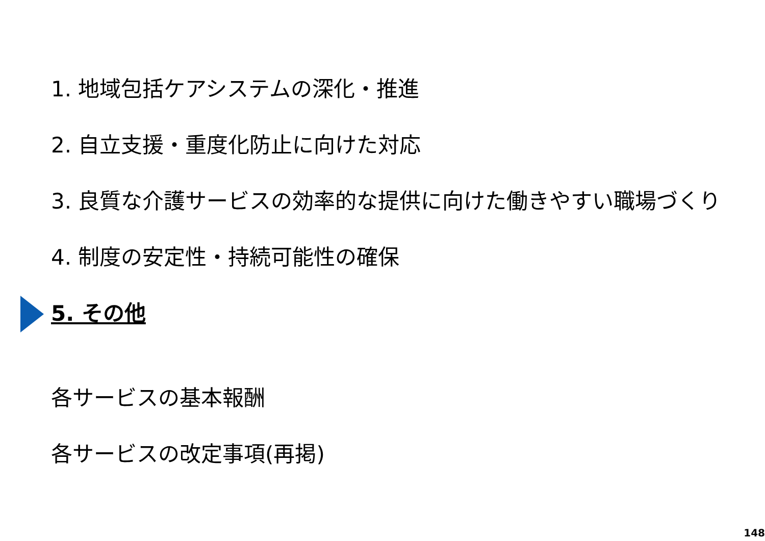1. 地域包括ケアシステムの深化・推進
2. 自立支援・重度化防止に向けた対応
3. 良質な介護サービスの効率的な提供に向けた働きやすい職場づくり
4. 制度の安定性・持続可能性の確保
5. その他
各サービスの基本報酬
各サービスの改定事項(再掲)
148